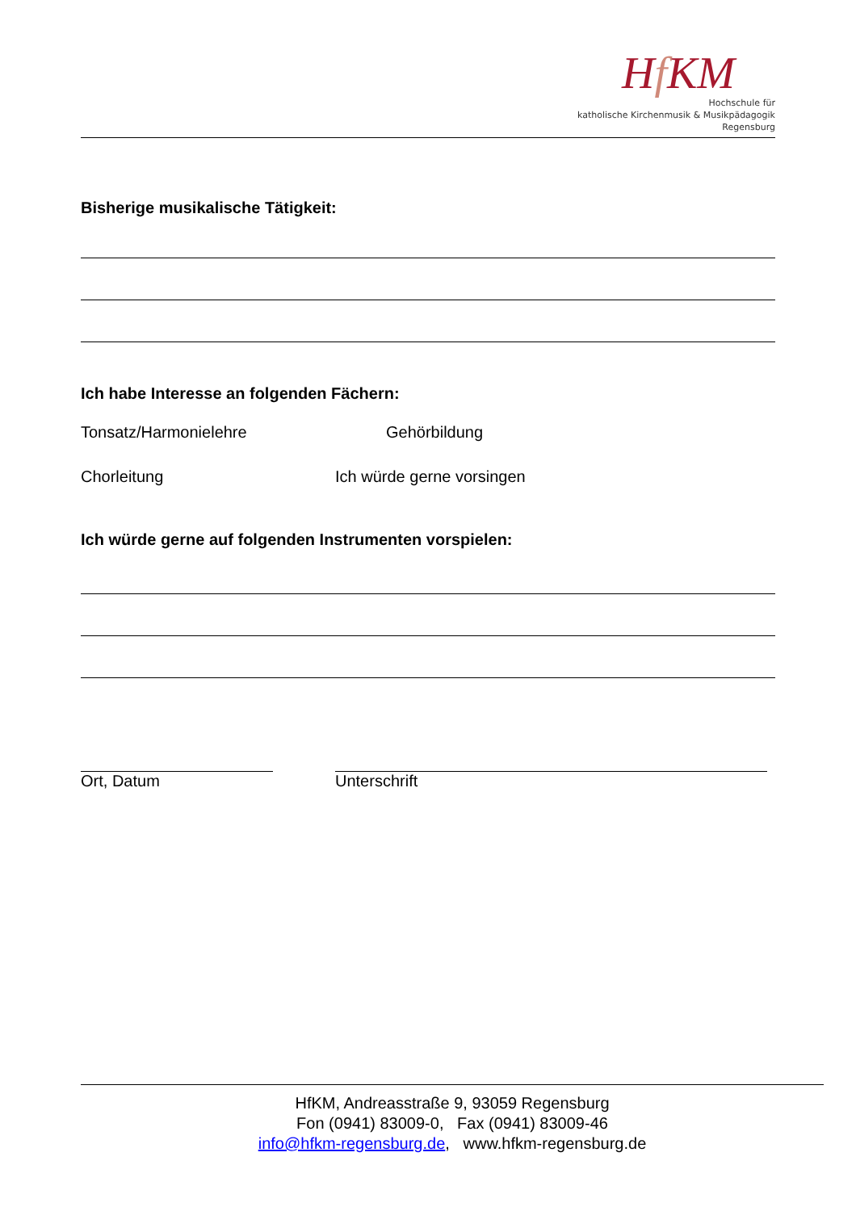Hf KM
Hochschule für
katholische Kirchenmusik & Musikpädagogik
Regensburg
Bisherige musikalische Tätigkeit:
Ich habe Interesse an folgenden Fächern:
Tonsatz/Harmonielehre Gehörbildung
Chorleitung Ich würde gerne vorsingen
Ich würde gerne auf folgenden Instrumenten vorspielen:
Ort, Datum Unterschrift
HfKM, Andreasstraße 9, 93059 Regensburg
Fon (0941) 83009-0, Fax (0941) 83009-46
info@hfkm-regensburg.de, www.hfkm-regensburg.de